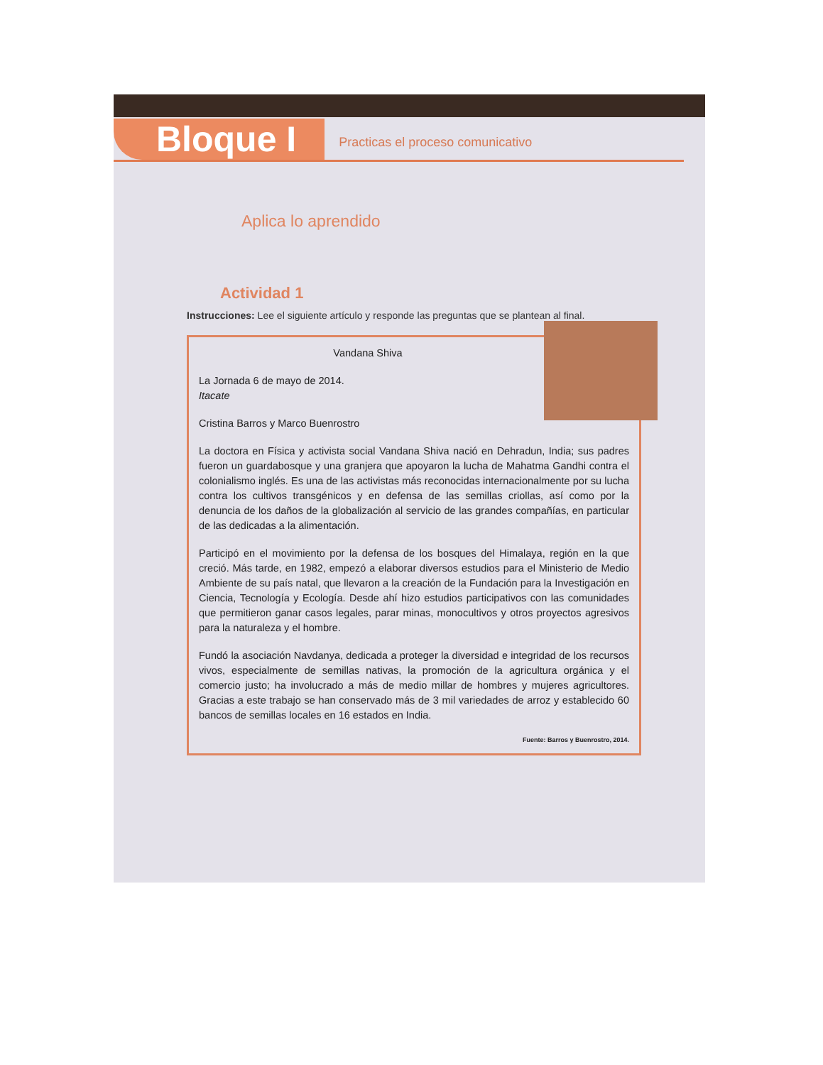Bloque I Practicas el proceso comunicativo
Aplica lo aprendido
Actividad 1
Instrucciones: Lee el siguiente artículo y responde las preguntas que se plantean al final.
Vandana Shiva
La Jornada 6 de mayo de 2014.
Itacate
Cristina Barros y Marco Buenrostro
La doctora en Física y activista social Vandana Shiva nació en Dehradun, India; sus padres fueron un guardabosque y una granjera que apoyaron la lucha de Mahatma Gandhi contra el colonialismo inglés. Es una de las activistas más reconocidas internacionalmente por su lucha contra los cultivos transgénicos y en defensa de las semillas criollas, así como por la denuncia de los daños de la globalización al servicio de las grandes compañías, en particular de las dedicadas a la alimentación.
Participó en el movimiento por la defensa de los bosques del Himalaya, región en la que creció. Más tarde, en 1982, empezó a elaborar diversos estudios para el Ministerio de Medio Ambiente de su país natal, que llevaron a la creación de la Fundación para la Investigación en Ciencia, Tecnología y Ecología. Desde ahí hizo estudios participativos con las comunidades que permitieron ganar casos legales, parar minas, monocultivos y otros proyectos agresivos para la naturaleza y el hombre.
Fundó la asociación Navdanya, dedicada a proteger la diversidad e integridad de los recursos vivos, especialmente de semillas nativas, la promoción de la agricultura orgánica y el comercio justo; ha involucrado a más de medio millar de hombres y mujeres agricultores. Gracias a este trabajo se han conservado más de 3 mil variedades de arroz y establecido 60 bancos de semillas locales en 16 estados en India.
Fuente: Barros y Buenrostro, 2014.